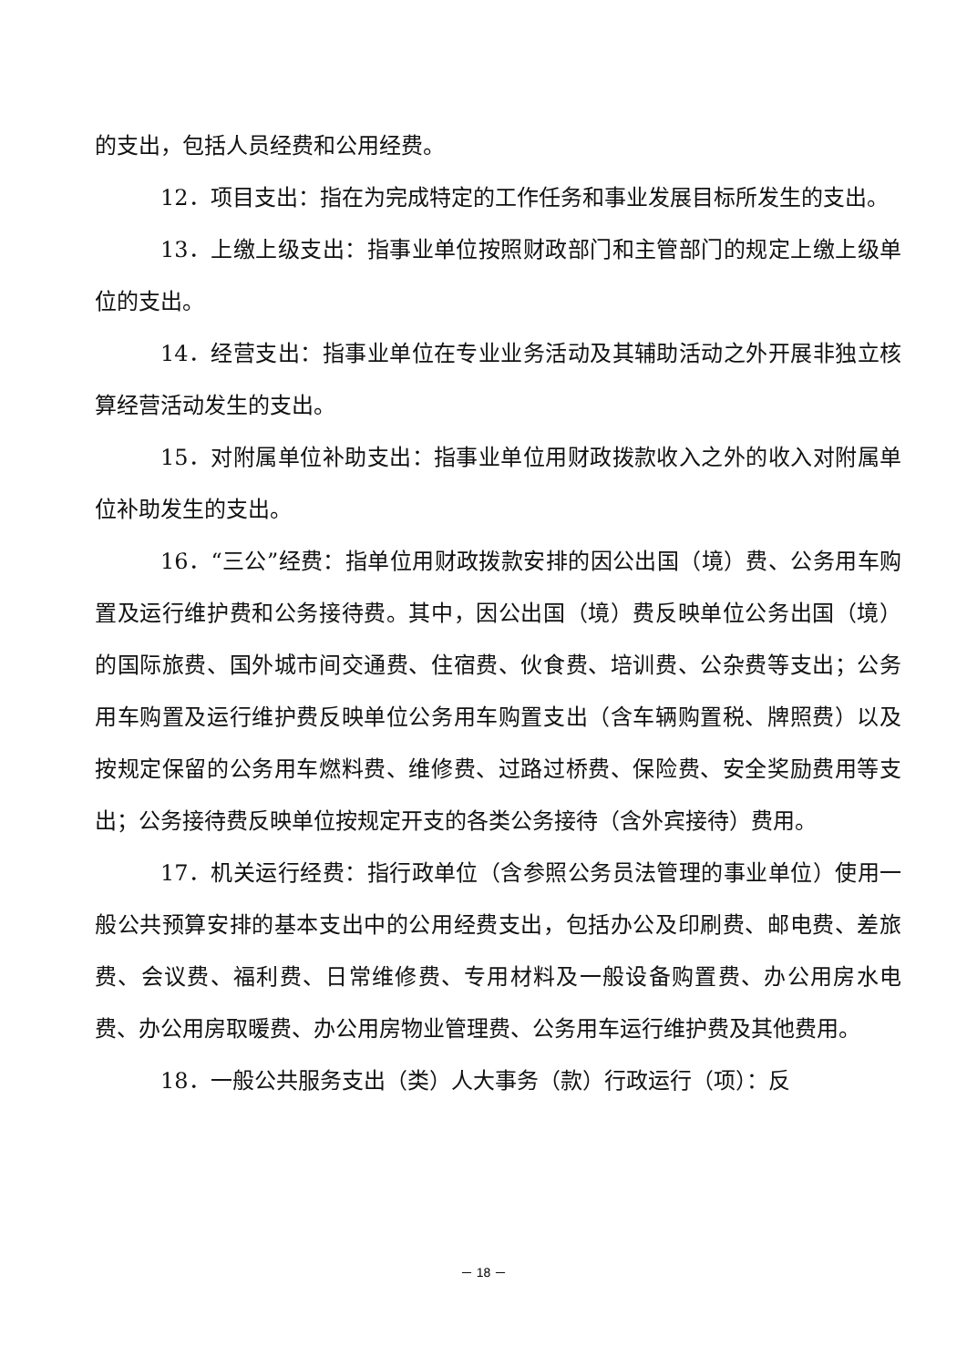的支出，包括人员经费和公用经费。
12．项目支出：指在为完成特定的工作任务和事业发展目标所发生的支出。
13．上缴上级支出：指事业单位按照财政部门和主管部门的规定上缴上级单位的支出。
14．经营支出：指事业单位在专业业务活动及其辅助活动之外开展非独立核算经营活动发生的支出。
15．对附属单位补助支出：指事业单位用财政拨款收入之外的收入对附属单位补助发生的支出。
16．“三公”经费：指单位用财政拨款安排的因公出国（境）费、公务用车购置及运行维护费和公务接待费。其中，因公出国（境）费反映单位公务出国（境）的国际旅费、国外城市间交通费、住宿费、伙食费、培训费、公杂费等支出；公务用车购置及运行维护费反映单位公务用车购置支出（含车辆购置税、牌照费）以及按规定保留的公务用车燃料费、维修费、过路过桥费、保险费、安全奖励费用等支出；公务接待费反映单位按规定开支的各类公务接待（含外宾接待）费用。
17．机关运行经费：指行政单位（含参照公务员法管理的事业单位）使用一般公共预算安排的基本支出中的公用经费支出，包括办公及印刷费、邮电费、差旅费、会议费、福利费、日常维修费、专用材料及一般设备购置费、办公用房水电费、办公用房取暖费、办公用房物业管理费、公务用车运行维护费及其他费用。
18．一般公共服务支出（类）人大事务（款）行政运行（项）：反
－ 18 －